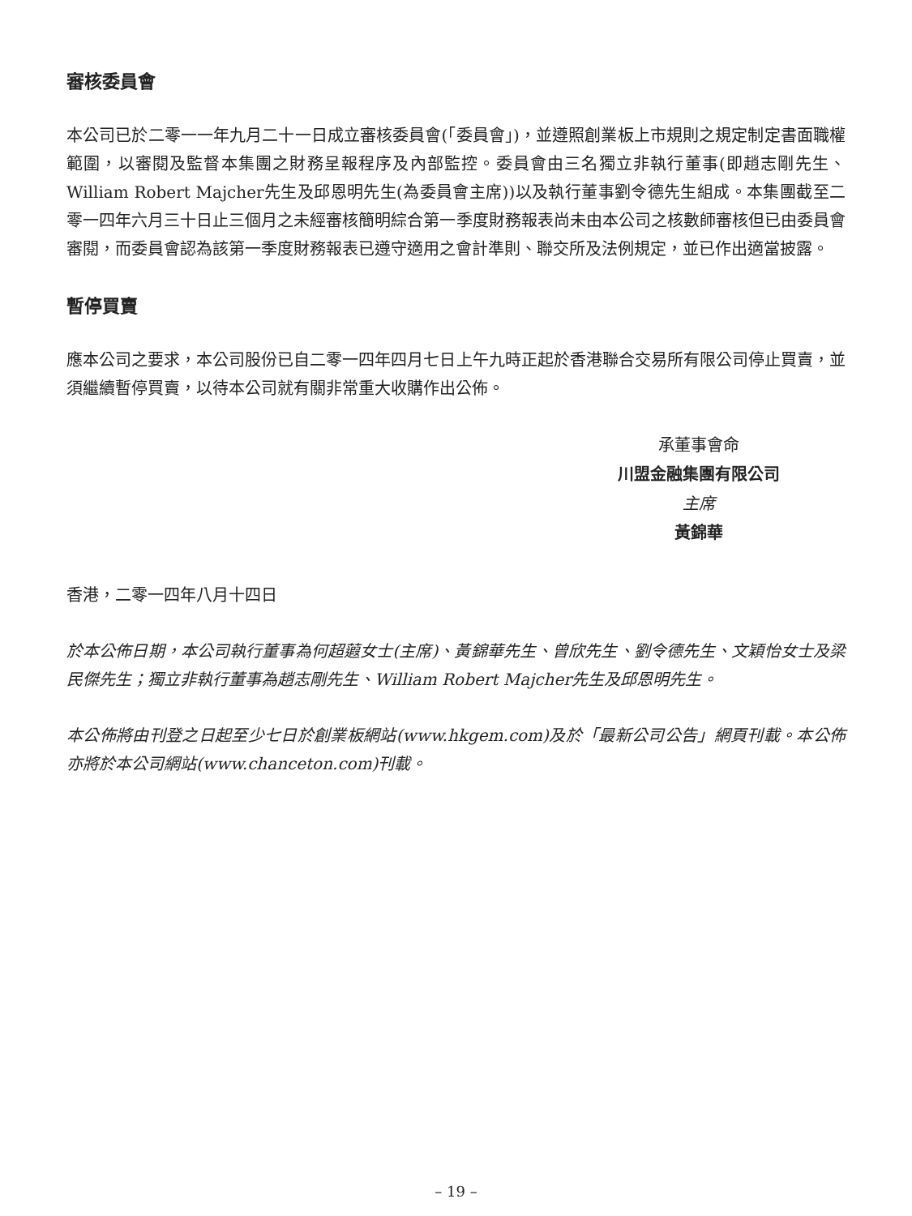審核委員會
本公司已於二零一一年九月二十一日成立審核委員會(「委員會」)，並遵照創業板上市規則之規定制定書面職權範圍，以審閱及監督本集團之財務呈報程序及內部監控。委員會由三名獨立非執行董事(即趙志剛先生、William Robert Majcher先生及邱恩明先生(為委員會主席))以及執行董事劉令德先生組成。本集團截至二零一四年六月三十日止三個月之未經審核簡明綜合第一季度財務報表尚未由本公司之核數師審核但已由委員會審閱，而委員會認為該第一季度財務報表已遵守適用之會計準則、聯交所及法例規定，並已作出適當披露。
暫停買賣
應本公司之要求，本公司股份已自二零一四年四月七日上午九時正起於香港聯合交易所有限公司停止買賣，並須繼續暫停買賣，以待本公司就有關非常重大收購作出公佈。
承董事會命
川盟金融集團有限公司
主席
黃錦華
香港，二零一四年八月十四日
於本公佈日期，本公司執行董事為何超蕸女士(主席)、黃錦華先生、曾欣先生、劉令德先生、文穎怡女士及梁民傑先生；獨立非執行董事為趙志剛先生、William Robert Majcher先生及邱恩明先生。
本公佈將由刊登之日起至少七日於創業板網站(www.hkgem.com)及於「最新公司公告」網頁刊載。本公佈亦將於本公司網站(www.chanceton.com)刊載。
– 19 –